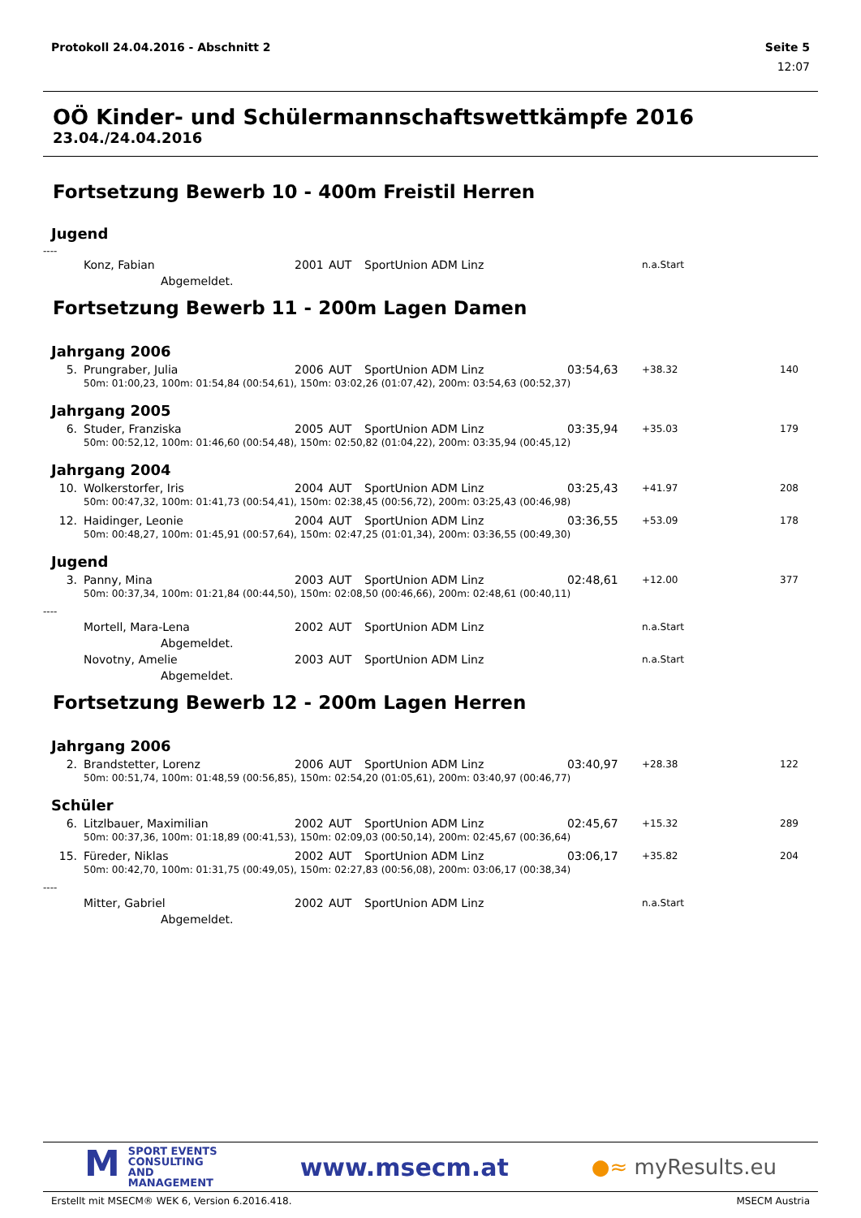Protokoll 24.04.2016 - Abschnitt 2 Seite 5
12:07
OÖ Kinder- und Schülermannschaftswettkämpfe 2016
23.04./24.04.2016
Fortsetzung Bewerb 10 - 400m Freistil Herren
Jugend
----
| | Konz, Fabian | 2001 | AUT | SportUnion ADM Linz | | n.a.Start | |
| | Abgemeldet. | | | | | | |
Fortsetzung Bewerb 11 - 200m Lagen Damen
| Jahrgang 2006 | | | | | | | |
| 5. | Prungraber, Julia | 2006 | AUT | SportUnion ADM Linz | 03:54,63 | +38.32 | 140 |
| | 50m: 01:00,23, 100m: 01:54,84 (00:54,61), 150m: 03:02,26 (01:07,42), 200m: 03:54,63 (00:52,37) | | | | | | |
| Jahrgang 2005 | | | | | | | |
| 6. | Studer, Franziska | 2005 | AUT | SportUnion ADM Linz | 03:35,94 | +35.03 | 179 |
| | 50m: 00:52,12, 100m: 01:46,60 (00:54,48), 150m: 02:50,82 (01:04,22), 200m: 03:35,94 (00:45,12) | | | | | | |
| Jahrgang 2004 | | | | | | | |
| 10. | Wolkerstorfer, Iris | 2004 | AUT | SportUnion ADM Linz | 03:25,43 | +41.97 | 208 |
| | 50m: 00:47,32, 100m: 01:41,73 (00:54,41), 150m: 02:38,45 (00:56,72), 200m: 03:25,43 (00:46,98) | | | | | | |
| 12. | Haidinger, Leonie | 2004 | AUT | SportUnion ADM Linz | 03:36,55 | +53.09 | 178 |
| | 50m: 00:48,27, 100m: 01:45,91 (00:57,64), 150m: 02:47,25 (01:01,34), 200m: 03:36,55 (00:49,30) | | | | | | |
| Jugend | | | | | | | |
| 3. | Panny, Mina | 2003 | AUT | SportUnion ADM Linz | 02:48,61 | +12.00 | 377 |
| | 50m: 00:37,34, 100m: 01:21,84 (00:44,50), 150m: 02:08,50 (00:46,66), 200m: 02:48,61 (00:40,11) | | | | | | |
| ---- | | | | | | | |
| | Mortell, Mara-Lena | 2002 | AUT | SportUnion ADM Linz | | n.a.Start | |
| | Abgemeldet. | | | | | | |
| | Novotny, Amelie | 2003 | AUT | SportUnion ADM Linz | | n.a.Start | |
| | Abgemeldet. | | | | | | |
Fortsetzung Bewerb 12 - 200m Lagen Herren
| Jahrgang 2006 | | | | | | | |
| 2. | Brandstetter, Lorenz | 2006 | AUT | SportUnion ADM Linz | 03:40,97 | +28.38 | 122 |
| | 50m: 00:51,74, 100m: 01:48,59 (00:56,85), 150m: 02:54,20 (01:05,61), 200m: 03:40,97 (00:46,77) | | | | | | |
| Schüler | | | | | | | |
| 6. | Litzlbauer, Maximilian | 2002 | AUT | SportUnion ADM Linz | 02:45,67 | +15.32 | 289 |
| | 50m: 00:37,36, 100m: 01:18,89 (00:41,53), 150m: 02:09,03 (00:50,14), 200m: 02:45,67 (00:36,64) | | | | | | |
| 15. | Füreder, Niklas | 2002 | AUT | SportUnion ADM Linz | 03:06,17 | +35.82 | 204 |
| | 50m: 00:42,70, 100m: 01:31,75 (00:49,05), 150m: 02:27,83 (00:56,08), 200m: 03:06,17 (00:38,34) | | | | | | |
| ---- | | | | | | | |
| | Mitter, Gabriel | 2002 | AUT | SportUnion ADM Linz | | n.a.Start | |
| | Abgemeldet. | | | | | | |
MSPORT EVENTS
CONSULTING AND
MANAGEMENT
www.msecm.at
●≈ myResults.eu
Erstellt mit MSECM® WEK 6, Version 6.2016.418. MSECM Austria